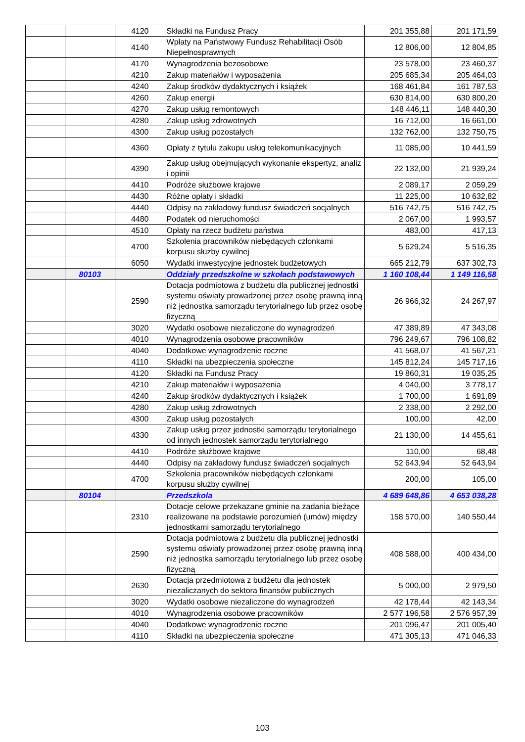| | | 4120 | Składki na Fundusz Pracy | 201 355,88 | 201 171,59 |
| | | 4140 | Wpłaty na Państwowy Fundusz Rehabilitacji Osób Niepełnosprawnych | 12 806,00 | 12 804,85 |
| | | 4170 | Wynagrodzenia bezosobowe | 23 578,00 | 23 460,37 |
| | | 4210 | Zakup materiałów i wyposażenia | 205 685,34 | 205 464,03 |
| | | 4240 | Zakup środków dydaktycznych i książek | 168 461,84 | 161 787,53 |
| | | 4260 | Zakup energii | 630 814,00 | 630 800,20 |
| | | 4270 | Zakup usług remontowych | 148 446,11 | 148 440,30 |
| | | 4280 | Zakup usług zdrowotnych | 16 712,00 | 16 661,00 |
| | | 4300 | Zakup usług pozostałych | 132 762,00 | 132 750,75 |
| | | 4360 | Opłaty z tytułu zakupu usług telekomunikacyjnych | 11 085,00 | 10 441,59 |
| | | 4390 | Zakup usług obejmujących wykonanie ekspertyz, analiz i opinii | 22 132,00 | 21 939,24 |
| | | 4410 | Podróże służbowe krajowe | 2 089,17 | 2 059,29 |
| | | 4430 | Różne opłaty i składki | 11 225,00 | 10 632,82 |
| | | 4440 | Odpisy na zakładowy fundusz świadczeń socjalnych | 516 742,75 | 516 742,75 |
| | | 4480 | Podatek od nieruchomości | 2 067,00 | 1 993,57 |
| | | 4510 | Opłaty na rzecz budżetu państwa | 483,00 | 417,13 |
| | | 4700 | Szkolenia pracowników niebędących członkami korpusu służby cywilnej | 5 629,24 | 5 516,35 |
| | | 6050 | Wydatki inwestycyjne jednostek budżetowych | 665 212,79 | 637 302,73 |
| | 80103 | | Oddziały przedszkolne w szkołach podstawowych | 1 160 108,44 | 1 149 116,58 |
| | | 2590 | Dotacja podmiotowa z budżetu dla publicznej jednostki systemu oświaty prowadzonej przez osobę prawną inną niż jednostka samorządu terytorialnego lub przez osobę fizyczną | 26 966,32 | 24 267,97 |
| | | 3020 | Wydatki osobowe niezaliczone do wynagrodzeń | 47 389,89 | 47 343,08 |
| | | 4010 | Wynagrodzenia osobowe pracowników | 796 249,67 | 796 108,82 |
| | | 4040 | Dodatkowe wynagrodzenie roczne | 41 568,07 | 41 567,21 |
| | | 4110 | Składki na ubezpieczenia społeczne | 145 812,24 | 145 717,16 |
| | | 4120 | Składki na Fundusz Pracy | 19 860,31 | 19 035,25 |
| | | 4210 | Zakup materiałów i wyposażenia | 4 040,00 | 3 778,17 |
| | | 4240 | Zakup środków dydaktycznych i książek | 1 700,00 | 1 691,89 |
| | | 4280 | Zakup usług zdrowotnych | 2 338,00 | 2 292,00 |
| | | 4300 | Zakup usług pozostałych | 100,00 | 42,00 |
| | | 4330 | Zakup usług przez jednostki samorządu terytorialnego od innych jednostek samorządu terytorialnego | 21 130,00 | 14 455,61 |
| | | 4410 | Podróże służbowe krajowe | 110,00 | 68,48 |
| | | 4440 | Odpisy na zakładowy fundusz świadczeń socjalnych | 52 643,94 | 52 643,94 |
| | | 4700 | Szkolenia pracowników niebędących członkami korpusu służby cywilnej | 200,00 | 105,00 |
| | 80104 | | Przedszkola | 4 689 648,86 | 4 653 038,28 |
| | | 2310 | Dotacje celowe przekazane gminie na zadania bieżące realizowane na podstawie porozumień (umów) między jednostkami samorządu terytorialnego | 158 570,00 | 140 550,44 |
| | | 2590 | Dotacja podmiotowa z budżetu dla publicznej jednostki systemu oświaty prowadzonej przez osobę prawną inną niż jednostka samorządu terytorialnego lub przez osobę fizyczną | 408 588,00 | 400 434,00 |
| | | 2630 | Dotacja przedmiotowa z budżetu dla jednostek niezaliczanych do sektora finansów publicznych | 5 000,00 | 2 979,50 |
| | | 3020 | Wydatki osobowe niezaliczone do wynagrodzeń | 42 178,44 | 42 143,34 |
| | | 4010 | Wynagrodzenia osobowe pracowników | 2 577 196,58 | 2 576 957,39 |
| | | 4040 | Dodatkowe wynagrodzenie roczne | 201 096,47 | 201 005,40 |
| | | 4110 | Składki na ubezpieczenia społeczne | 471 305,13 | 471 046,33 |
103